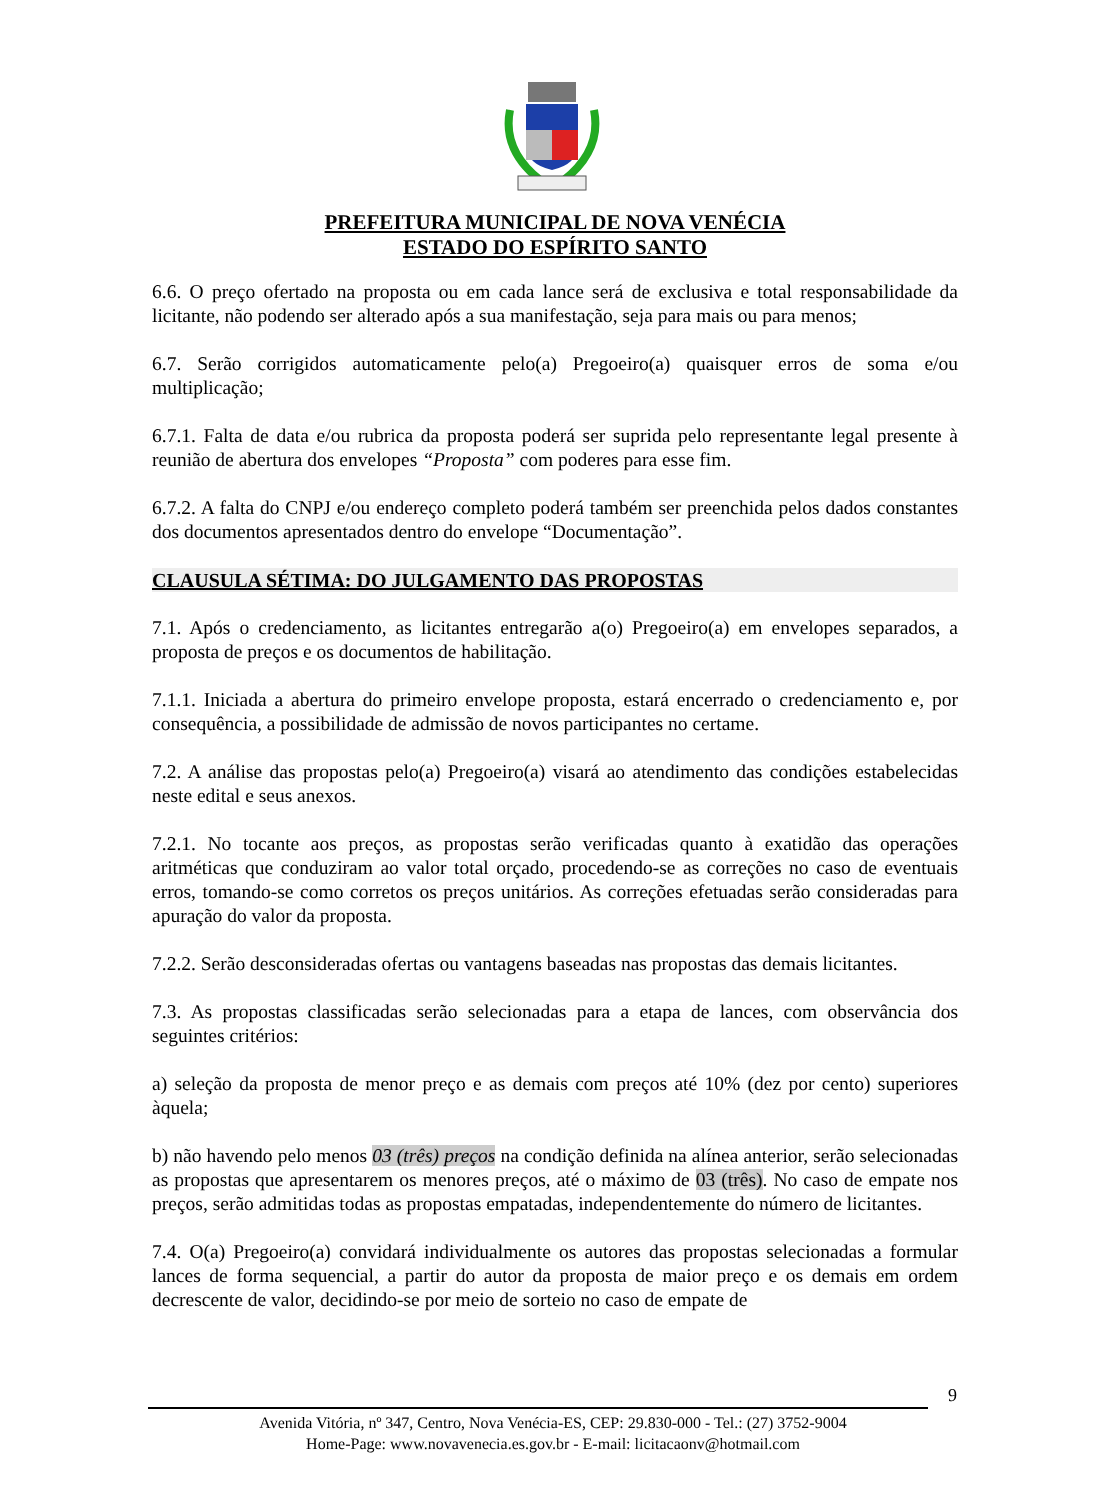PREFEITURA MUNICIPAL DE NOVA VENÉCIA
ESTADO DO ESPÍRITO SANTO
6.6. O preço ofertado na proposta ou em cada lance será de exclusiva e total responsabilidade da licitante, não podendo ser alterado após a sua manifestação, seja para mais ou para menos;
6.7. Serão corrigidos automaticamente pelo(a) Pregoeiro(a) quaisquer erros de soma e/ou multiplicação;
6.7.1. Falta de data e/ou rubrica da proposta poderá ser suprida pelo representante legal presente à reunião de abertura dos envelopes “Proposta” com poderes para esse fim.
6.7.2. A falta do CNPJ e/ou endereço completo poderá também ser preenchida pelos dados constantes dos documentos apresentados dentro do envelope “Documentação”.
CLAUSULA SÉTIMA: DO JULGAMENTO DAS PROPOSTAS
7.1. Após o credenciamento, as licitantes entregarão a(o) Pregoeiro(a) em envelopes separados, a proposta de preços e os documentos de habilitação.
7.1.1. Iniciada a abertura do primeiro envelope proposta, estará encerrado o credenciamento e, por consequência, a possibilidade de admissão de novos participantes no certame.
7.2. A análise das propostas pelo(a) Pregoeiro(a) visará ao atendimento das condições estabelecidas neste edital e seus anexos.
7.2.1. No tocante aos preços, as propostas serão verificadas quanto à exatidão das operações aritméticas que conduziram ao valor total orçado, procedendo-se as correções no caso de eventuais erros, tomando-se como corretos os preços unitários. As correções efetuadas serão consideradas para apuração do valor da proposta.
7.2.2. Serão desconsideradas ofertas ou vantagens baseadas nas propostas das demais licitantes.
7.3. As propostas classificadas serão selecionadas para a etapa de lances, com observância dos seguintes critérios:
a) seleção da proposta de menor preço e as demais com preços até 10% (dez por cento) superiores àquela;
b) não havendo pelo menos 03 (três) preços na condição definida na alínea anterior, serão selecionadas as propostas que apresentarem os menores preços, até o máximo de 03 (três). No caso de empate nos preços, serão admitidas todas as propostas empatadas, independentemente do número de licitantes.
7.4. O(a) Pregoeiro(a) convidará individualmente os autores das propostas selecionadas a formular lances de forma sequencial, a partir do autor da proposta de maior preço e os demais em ordem decrescente de valor, decidindo-se por meio de sorteio no caso de empate de
9
Avenida Vitória, nº 347, Centro, Nova Venécia-ES, CEP: 29.830-000 - Tel.: (27) 3752-9004
Home-Page: www.novavenecia.es.gov.br - E-mail: licitacaonv@hotmail.com